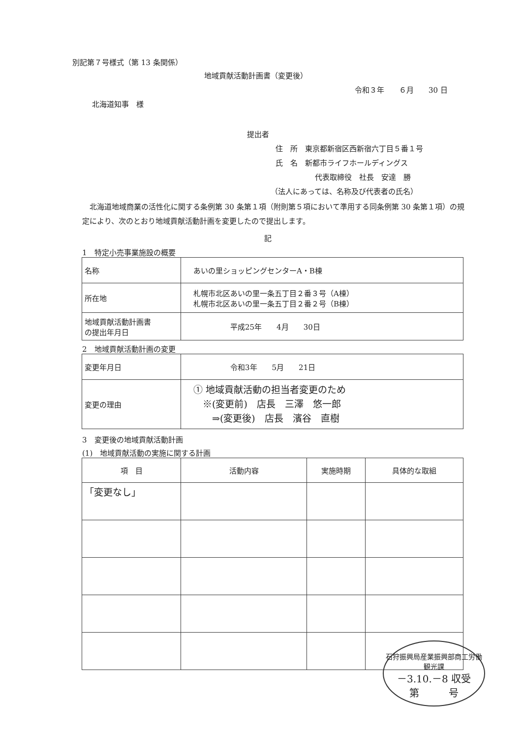別記第７号様式（第 13 条関係）
地域貢献活動計画書（変更後）
令和３年　　６月　　30 日
北海道知事　様
提出者
住　所　東京都新宿区西新宿六丁目５番１号
氏　名　新都市ライフホールディングス
代表取締役　社長　安達　勝
（法人にあっては、名称及び代表者の氏名）
北海道地域商業の活性化に関する条例第 30 条第１項（附則第５項において準用する同条例第 30 条第１項）の規定により、次のとおり地域貢献活動計画を変更したので提出します。
記
1　特定小売事業施設の概要
| 名称 | あいの里ショッピングセンターA・B棟 |
| 所在地 | 札幌市北区あいの里一条五丁目２番３号（A棟） 札幌市北区あいの里一条五丁目２番２号（B棟） |
| 地域貢献活動計画書 の提出年月日 | 平成25年 4月 30日 |
2　地域貢献活動計画の変更
| 変更年月日 | 令和3年 5月 21日 |
| 変更の理由 | ① 地域貢献活動の担当者変更のため ※(変更前) 店長 三澤 悠一郎 ⇒(変更後) 店長 濱谷 直樹 |
3　変更後の地域貢献活動計画
(1)　地域貢献活動の実施に関する計画
| 項 目 | 活動内容 | 実施時期 | 具体的な取組 |
| --- | --- | --- | --- |
| 「変更なし」 | | | |
石狩振興局産業振興部商工労働観光課
－3.10.－8 収受
第　　　号